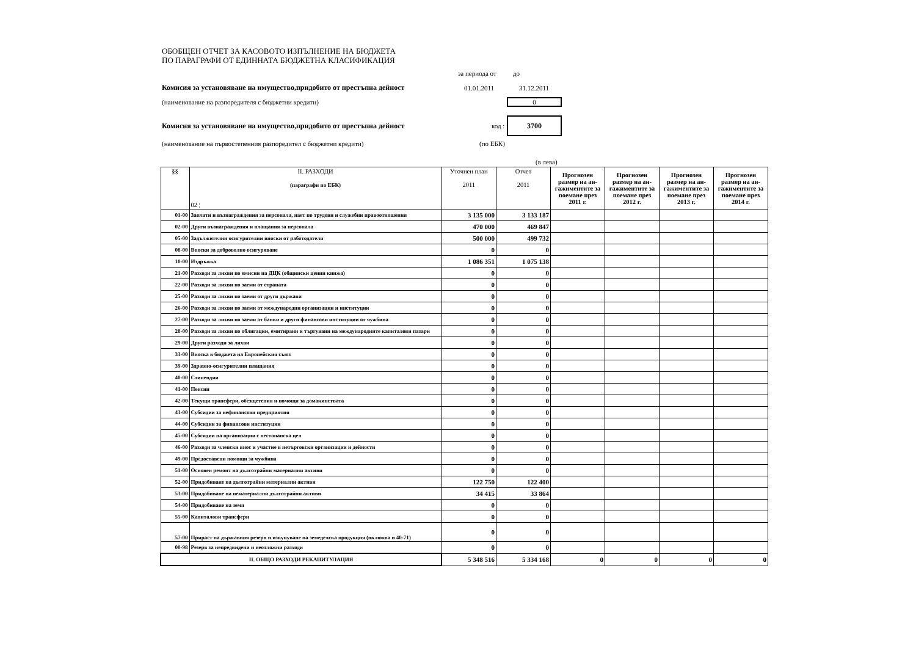ОБОБЩЕН ОТЧЕТ ЗА КАСОВОТО ИЗПЪЛНЕНИЕ НА БЮДЖЕТА
ПО ПАРАГРАФИ ОТ ЕДИННАТА БЮДЖЕТНА КЛАСИФИКАЦИЯ
за периода от до
Комисия за установяване на имущество,придобито от престъпна дейност 01.01.2011 31.12.2011
(наименование на разпоредителя с бюджетни кредити) 0
Комисия за установяване на имущество,придобито от престъпна дейност код : 3700
(наименование на първостепенния разпоредител с бюджетни кредити) (по ЕБК)
(в лева)
| §§ | II. РАЗХОДИ (параграфи по ЕБК) 02 ¦ | Уточнен план 2011 | Отчет 2011 | Прогнозен размер на ан-гажиментите за поемане през 2011 г. | Прогнозен размер на ан-гажиментите за поемане през 2012 г. | Прогнозен размер на ан-гажиментите за поемане през 2013 г. | Прогнозен размер на ан-гажиментите за поемане през 2014 г. |
| --- | --- | --- | --- | --- | --- | --- | --- |
| 01-00 | Заплати и възнаграждения за персонала, нает по трудови и служебни правоотношения | 3 135 000 | 3 133 187 | | | | |
| 02-00 | Други възнаграждения и плащания за персонала | 470 000 | 469 847 | | | | |
| 05-00 | Задължителни осигурителни вноски от работодатели | 500 000 | 499 732 | | | | |
| 08-00 | Вноски за доброволно осигуряване | 0 | 0 | | | | |
| 10-00 | Издръжка | 1 086 351 | 1 075 138 | | | | |
| 21-00 | Разходи за лихви по емисии на ДЦК (общински ценни книжа) | 0 | 0 | | | | |
| 22-00 | Разходи за лихви по заеми от страната | 0 | 0 | | | | |
| 25-00 | Разходи за лихви по заеми от други държави | 0 | 0 | | | | |
| 26-00 | Разходи за лихви по заеми от международни организации и институции | 0 | 0 | | | | |
| 27-00 | Разходи за лихви по заеми от банки и други финансови институции от чужбина | 0 | 0 | | | | |
| 28-00 | Разходи за лихви по облигации, емитирани и търгувани на международните капиталови пазари | 0 | 0 | | | | |
| 29-00 | Други разходи за лихви | 0 | 0 | | | | |
| 33-00 | Вноска в бюджета на Европейския съюз | 0 | 0 | | | | |
| 39-00 | Здравно-осигурителни плащания | 0 | 0 | | | | |
| 40-00 | Стипендии | 0 | 0 | | | | |
| 41-00 | Пенсии | 0 | 0 | | | | |
| 42-00 | Текущи трансфери, обезщетения и помощи за домакинствата | 0 | 0 | | | | |
| 43-00 | Субсидии за нефинансови предприятия | 0 | 0 | | | | |
| 44-00 | Субсидии за финансови институции | 0 | 0 | | | | |
| 45-00 | Субсидии на организации с нестопанска цел | 0 | 0 | | | | |
| 46-00 | Разходи за членски внос и участие в нетърговски организации и дейности | 0 | 0 | | | | |
| 49-00 | Предоставени помощи за чужбина | 0 | 0 | | | | |
| 51-00 | Основен ремонт на дълготрайни материални активи | 0 | 0 | | | | |
| 52-00 | Придобиване на дълготрайни материални активи | 122 750 | 122 400 | | | | |
| 53-00 | Придобиване на нематериални дълготрайни активи | 34 415 | 33 864 | | | | |
| 54-00 | Придобиване на земя | 0 | 0 | | | | |
| 55-00 | Капиталови трансфери | 0 | 0 | | | | |
| 57-00 | Прираст на държавния резерв и изкупуване на земеделска продукция (включва и 40-71) | 0 | 0 | | | | |
| 00-98 | Резерв за непредвидени и неотложни разходи | 0 | 0 | | | | |
| II. ОБЩО РАЗХОДИ РЕКАПИТУЛАЦИЯ | | 5 348 516 | 5 334 168 | 0 | 0 | 0 | 0 |